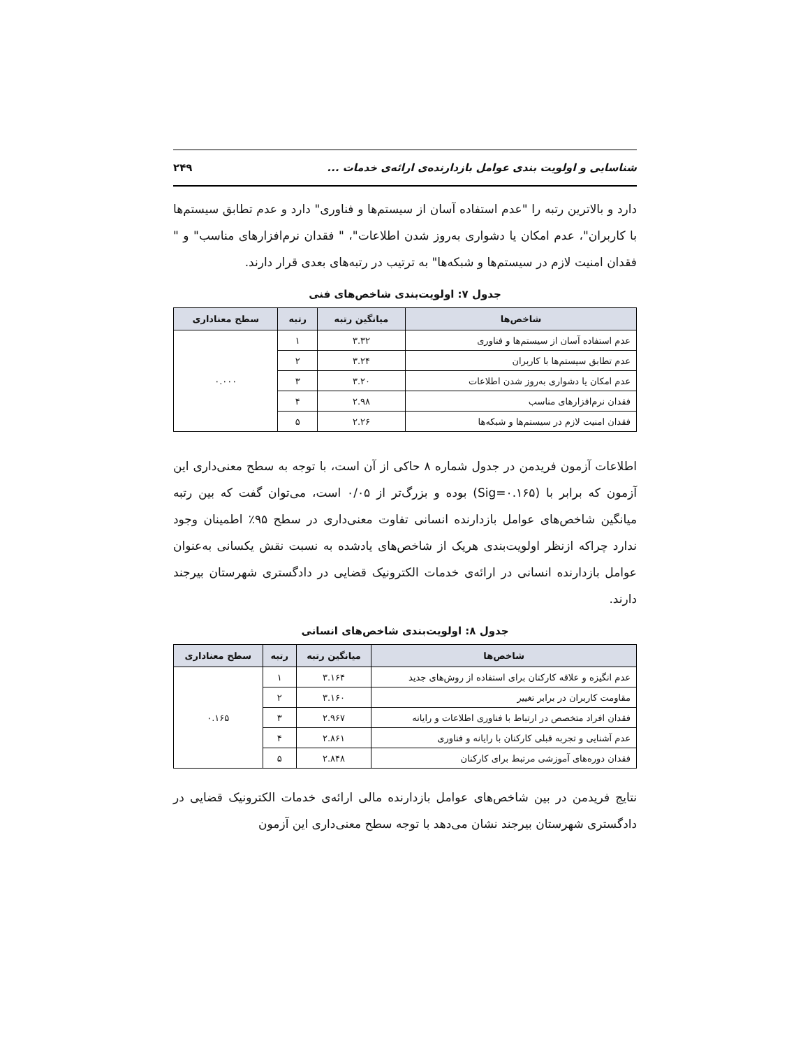شناسایی و اولویت بندی عوامل بازدارنده‌ی ارائه‌ی خدمات ... ۲۴۹
دارد و بالاترین رتبه را "عدم استفاده آسان از سیستم‌ها و فناوری" دارد و عدم تطابق سیستم‌ها با کاربران"، عدم امکان یا دشواری به‌روز شدن اطلاعات"، " فقدان نرم‌افزارهای مناسب" و " فقدان امنیت لازم در سیستم‌ها و شبکه‌ها" به ترتیب در رتبه‌های بعدی قرار دارند.
جدول ۷: اولویت‌بندی شاخص‌های فنی
| شاخص‌ها | میانگین رتبه | رتبه | سطح معناداری |
| --- | --- | --- | --- |
| عدم استفاده آسان از سیستم‌ها و فناوری | ۳.۳۲ | ۱ | ۰.۰۰۰ |
| عدم تطابق سیستم‌ها با کاربران | ۳.۲۴ | ۲ | |
| عدم امکان یا دشواری به‌روز شدن اطلاعات | ۳.۲۰ | ۳ | |
| فقدان نرم‌افزارهای مناسب | ۲.۹۸ | ۴ | |
| فقدان امنیت لازم در سیستم‌ها و شبکه‌ها | ۲.۲۶ | ۵ | |
اطلاعات آزمون فریدمن در جدول شماره ۸ حاکی از آن است، با توجه به سطح معنی‌داری این آزمون که برابر با (Sig=۰.۱۶۵) بوده و بزرگ‌تر از ۰/۰۵ است، می‌توان گفت که بین رتبه میانگین شاخص‌های عوامل بازدارنده انسانی تفاوت معنی‌داری در سطح ۹۵٪ اطمینان وجود ندارد چراکه ازنظر اولویت‌بندی هریک از شاخص‌های یادشده به نسبت نقش یکسانی به‌عنوان عوامل بازدارنده انسانی در ارائه‌ی خدمات الکترونیک قضایی در دادگستری شهرستان بیرجند دارند.
جدول ۸: اولویت‌بندی شاخص‌های انسانی
| شاخص‌ها | میانگین رتبه | رتبه | سطح معناداری |
| --- | --- | --- | --- |
| عدم انگیزه و علاقه کارکنان برای استفاده از روش‌های جدید | ۳.۱۶۴ | ۱ | ۰.۱۶۵ |
| مقاومت کاربران در برابر تغییر | ۳.۱۶۰ | ۲ | |
| فقدان افراد متخصص در ارتباط با فناوری اطلاعات و رایانه | ۲.۹۶۷ | ۳ | |
| عدم آشنایی و تجربه قبلی کارکنان با رایانه و فناوری | ۲.۸۶۱ | ۴ | |
| فقدان دوره‌های آموزشی مرتبط برای کارکنان | ۲.۸۴۸ | ۵ | |
نتایج فریدمن در بین شاخص‌های عوامل بازدارنده مالی ارائه‌ی خدمات الکترونیک قضایی در دادگستری شهرستان بیرجند نشان می‌دهد با توجه سطح معنی‌داری این آزمون